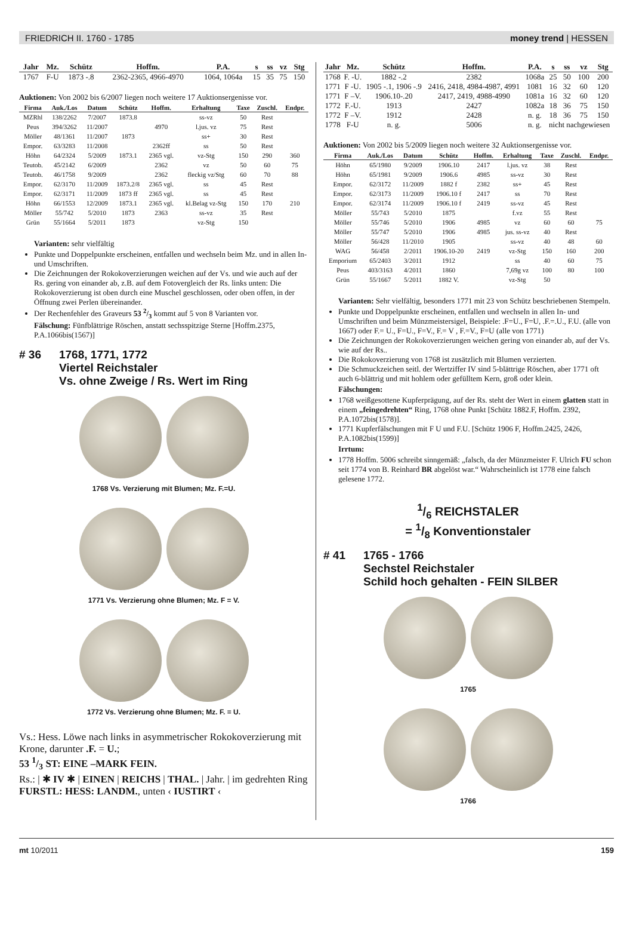FRIEDRICH II. 1760 - 1785 money trend | HESSEN
| Jahr | Mz. | Schütz | Hoffm. | P.A. | s | ss | vz | Stg |
| --- | --- | --- | --- | --- | --- | --- | --- | --- |
| 1767 | F-U | 1873 -.8 | 2362-2365, 4966-4970 | 1064, 1064a | 15 | 35 | 75 | 150 |
Auktionen: Von 2002 bis 6/2007 liegen noch weitere 17 Auktionsergenisse vor.
| Firma | Auk./Los | Datum | Schütz | Hoffm. | Erhaltung | Taxe | Zuschl. | Endpr. |
| --- | --- | --- | --- | --- | --- | --- | --- | --- |
| MZRhl | 138/2262 | 7/2007 | 1873.8 | | ss-vz | 50 | Rest | |
| Peus | 394/3262 | 11/2007 | | 4970 | l.jus. vz | 75 | Rest | |
| Möller | 48/1361 | 11/2007 | 1873 | | ss+ | 30 | Rest | |
| Empor. | 63/3283 | 11/2008 | | 2362ff | ss | 50 | Rest | |
| Höhn | 64/2324 | 5/2009 | 1873.1 | 2365 vgl. | vz-Stg | 150 | 290 | 360 |
| Teutob. | 45/2142 | 6/2009 | | 2362 | vz | 50 | 60 | 75 |
| Teutob. | 46/1758 | 9/2009 | | 2362 | fleckig vz/Stg | 60 | 70 | 88 |
| Empor. | 62/3170 | 11/2009 | 1873.2/8 | 2365 vgl. | ss | 45 | Rest | |
| Empor. | 62/3171 | 11/2009 | 1873 ff | 2365 vgl. | ss | 45 | Rest | |
| Höhn | 66/1553 | 12/2009 | 1873.1 | 2365 vgl. | kl.Belag vz-Stg | 150 | 170 | 210 |
| Möller | 55/742 | 5/2010 | 1873 | 2363 | ss-vz | 35 | Rest | |
| Grün | 55/1664 | 5/2011 | 1873 | | vz-Stg | 150 | | |
Varianten: sehr vielfältig
Punkte und Doppelpunkte erscheinen, entfallen und wechseln beim Mz. und in allen In- und Umschriften.
Die Zeichnungen der Rokokoverzierungen weichen auf der Vs. und wie auch auf der Rs. gering von einander ab, z.B. auf dem Fotovergleich der Rs. links unten: Die Rokokoverzierung ist oben durch eine Muschel geschlossen, oder oben offen, in der Öffnung zwei Perlen übereinander.
Der Rechenfehler des Graveurs 53 2/3 kommt auf 5 von 8 Varianten vor.
Fälschung: Fünfblättrige Röschen, anstatt sechsspitzige Sterne [Hoffm.2375, P.A.1066bis(1567)]
# 36 1768, 1771, 1772
Viertel Reichstaler
Vs. ohne Zweige / Rs. Wert im Ring
1768 Vs. Verzierung mit Blumen; Mz. F.=U.
1771 Vs. Verzierung ohne Blumen; Mz. F = V.
1772 Vs. Verzierung ohne Blumen; Mz. F. = U.
Vs.: Hess. Löwe nach links in asymmetrischer Rokokoverzierung mit Krone, darunter .F. = U.;
53 1/3 ST: EINE –MARK FEIN.
Rs.: | ✱ IV ✱ | EINEN | REICHS | THAL. | Jahr. | im gedrehten Ring
FURSTL: HESS: LANDM., unten ‹ IUSTIRT ‹
| Jahr | Mz. | Schütz | Hoffm. | P.A. | s | ss | vz | Stg |
| --- | --- | --- | --- | --- | --- | --- | --- | --- |
| 1768 | F. -U. | 1882 -.2 | 2382 | 1068a | 25 | 50 | 100 | 200 |
| 1771 | F -U. | 1905 -.1, 1906 -.9 | 2416, 2418, 4984-4987, 4991 | 1081 | 16 | 32 | 60 | 120 |
| 1771 | F –V. | 1906.10-.20 | 2417, 2419, 4988-4990 | 1081a | 16 | 32 | 60 | 120 |
| 1772 | F.-U. | 1913 | 2427 | 1082a | 18 | 36 | 75 | 150 |
| 1772 | F –V. | 1912 | 2428 | n. g. | 18 | 36 | 75 | 150 |
| 1778 | F-U | n. g. | 5006 | n. g. | nicht nachgewiesen | | | |
Auktionen: Von 2002 bis 5/2009 liegen noch weitere 32 Auktionsergenisse vor.
| Firma | Auk./Los | Datum | Schütz | Hoffm. | Erhaltung | Taxe | Zuschl. | Endpr. |
| --- | --- | --- | --- | --- | --- | --- | --- | --- |
| Höhn | 65/1980 | 9/2009 | 1906.10 | 2417 | l.jus. vz | 38 | Rest | |
| Höhn | 65/1981 | 9/2009 | 1906.6 | 4985 | ss-vz | 30 | Rest | |
| Empor. | 62/3172 | 11/2009 | 1882 f | 2382 | ss+ | 45 | Rest | |
| Empor. | 62/3173 | 11/2009 | 1906.10 f | 2417 | ss | 70 | Rest | |
| Empor. | 62/3174 | 11/2009 | 1906.10 f | 2419 | ss-vz | 45 | Rest | |
| Möller | 55/743 | 5/2010 | 1875 | | f.vz | 55 | Rest | |
| Möller | 55/746 | 5/2010 | 1906 | 4985 | vz | 60 | 60 | 75 |
| Möller | 55/747 | 5/2010 | 1906 | 4985 | jus. ss-vz | 40 | Rest | |
| Möller | 56/428 | 11/2010 | 1905 | | ss-vz | 40 | 48 | 60 |
| WAG | 56/458 | 2/2011 | 1906.10-20 | 2419 | vz-Stg | 150 | 160 | 200 |
| Emporium | 65/2403 | 3/2011 | 1912 | | ss | 40 | 60 | 75 |
| Peus | 403/3163 | 4/2011 | 1860 | | 7,69g vz | 100 | 80 | 100 |
| Grün | 55/1667 | 5/2011 | 1882 V. | | vz-Stg | 50 | | |
Varianten: Sehr vielfältig, besonders 1771 mit 23 von Schütz beschriebenen Stempeln.
Punkte und Doppelpunkte erscheinen, entfallen und wechseln in allen In- und Umschriften und beim Münzmeistersigel, Beispiele: .F=U., F=U, .F.=.U., F.U. (alle von 1667) oder F.= U., F=U., F=V., F.= V , F.=V., F=U (alle von 1771)
Die Zeichnungen der Rokokoverzierungen weichen gering von einander ab, auf der Vs. wie auf der Rs..
Die Rokokoverzierung von 1768 ist zusätzlich mit Blumen verzierten.
Die Schmuckzeichen seitl. der Wertziffer IV sind 5-blättrige Röschen, aber 1771 oft auch 6-blättrig und mit hohlem oder gefülltem Kern, groß oder klein.
Fälschungen:
1768 weißgesottene Kupferprägung, auf der Rs. steht der Wert in einem glatten statt in einem „feingedrehten“ Ring, 1768 ohne Punkt [Schütz 1882.F, Hoffm. 2392, P.A.1072bis(1578)].
1771 Kupferfälschungen mit F U und F.U. [Schütz 1906 F, Hoffm.2425, 2426, P.A.1082bis(1599)]
Irrtum:
1778 Hoffm. 5006 schreibt sinngemäß: „falsch, da der Münzmeister F. Ulrich FU schon seit 1774 von B. Reinhard BR abgelöst war.“ Wahrscheinlich ist 1778 eine falsch gelesene 1772.
1/6 REICHSTALER
= 1/8 Konventionstaler
# 41 1765 - 1766
Sechstel Reichstaler
Schild hoch gehalten - FEIN SILBER
1765
1766
mt 10/2011 159